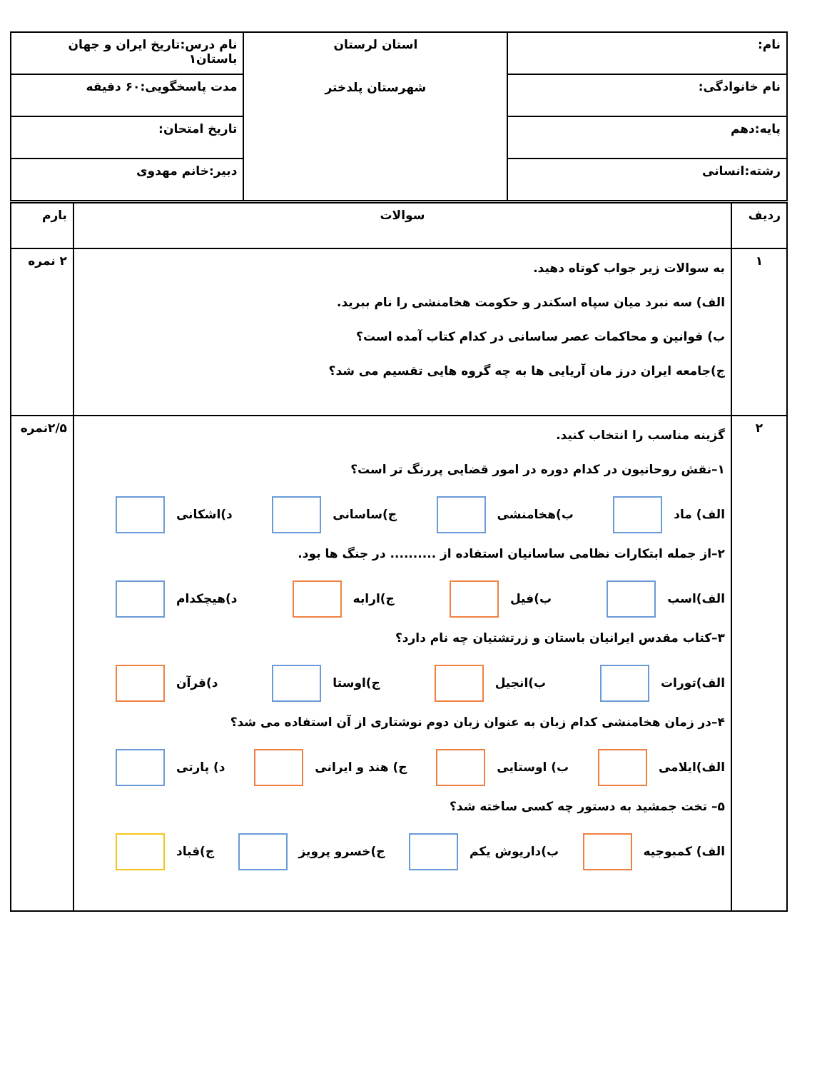| نام: | استان لرستان شهرستان پلدختر | نام درس:تاریخ ایران و جهان باستان۱ |
| نام خانوادگی: | | مدت پاسخگویی:۶۰ دقیقه |
| پایه:دهم | | تاریخ امتحان: |
| رشته:انسانی | | دبیر:خانم مهدوی |
| ردیف | سوالات | بارم |
| --- | --- | --- |
| ۱ | به سوالات زیر جواب کوتاه دهید. الف) سه نبرد میان سپاه اسکندر و حکومت هخامنشی را نام ببرید. ب) قوانین و محاکمات عصر ساسانی در کدام کتاب آمده است؟ ج)جامعه ایران درز مان آریایی ها به چه گروه هایی تقسیم می شد؟ | ۲ نمره |
| ۲ | گزینه مناسب را انتخاب کنید. ۱–نقش روحانیون در کدام دوره در امور قضایی پررنگ تر است؟ الف) ماد ب)هخامنشی ج)ساسانی د)اشکانی ۲–از جمله ابتکارات نظامی ساسانیان استفاده از .......... در جنگ ها بود. الف)اسب ب)فیل ج)ارابه د)هیچکدام ۳–کتاب مقدس ایرانیان باستان و زرتشتیان چه نام دارد؟ الف)تورات ب)انجیل ج)اوستا د)قرآن ۴–در زمان هخامنشی کدام زبان به عنوان زبان دوم نوشتاری از آن استفاده می شد؟ الف)ایلامی ب) اوستایی ج) هند و ایرانی د) پارتی ۵– تخت جمشید به دستور چه کسی ساخته شد؟ الف) کمبوجیه ب)داریوش یکم ج)خسرو پرویز ج)قباد | ۲/۵نمره |